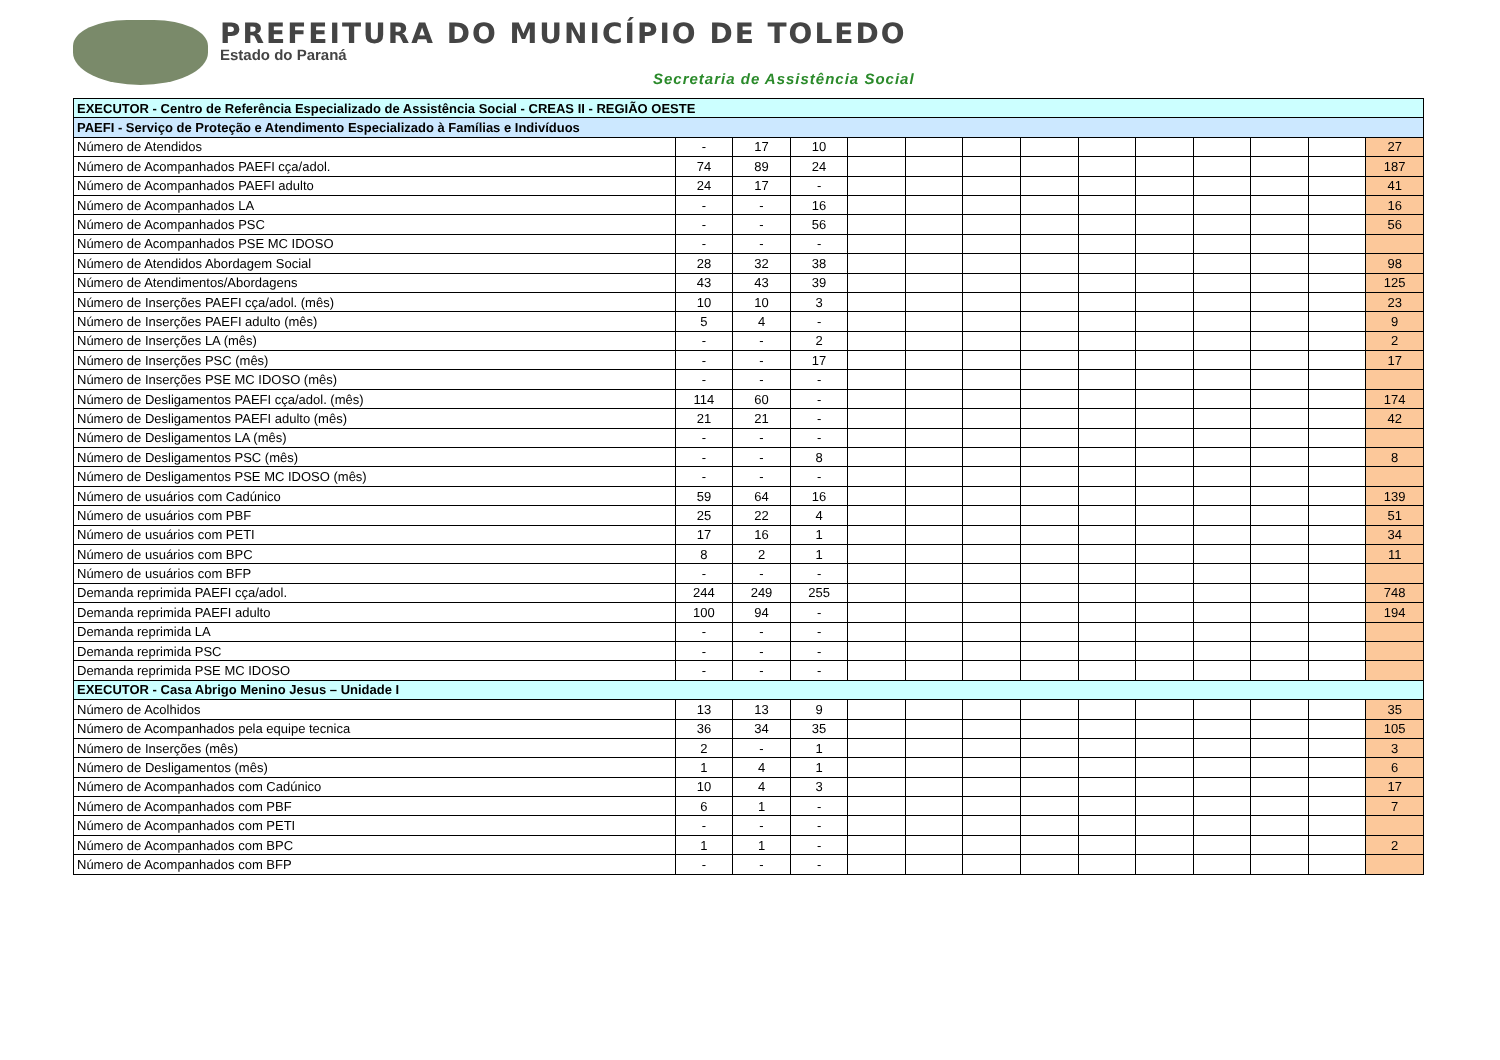PREFEITURA DO MUNICÍPIO DE TOLEDO
Estado do Paraná
Secretaria de Assistência Social
| EXECUTOR - Centro de Referência Especializado de Assistência Social - CREAS II - REGIÃO OESTE | | | | | | | | | | | | | |
| PAEFI - Serviço de Proteção e Atendimento Especializado à Famílias e Indivíduos | | | | | | | | | | | | | |
| Número de Atendidos | - | 17 | 10 | | | | | | | | | | 27 |
| Número de Acompanhados PAEFI cça/adol. | 74 | 89 | 24 | | | | | | | | | | 187 |
| Número de Acompanhados PAEFI adulto | 24 | 17 | - | | | | | | | | | | 41 |
| Número de Acompanhados LA | - | - | 16 | | | | | | | | | | 16 |
| Número de Acompanhados PSC | - | - | 56 | | | | | | | | | | 56 |
| Número de Acompanhados PSE MC IDOSO | - | - | - | | | | | | | | | | |
| Número de Atendidos Abordagem Social | 28 | 32 | 38 | | | | | | | | | | 98 |
| Número de Atendimentos/Abordagens | 43 | 43 | 39 | | | | | | | | | | 125 |
| Número de Inserções PAEFI cça/adol. (mês) | 10 | 10 | 3 | | | | | | | | | | 23 |
| Número de Inserções PAEFI adulto (mês) | 5 | 4 | - | | | | | | | | | | 9 |
| Número de Inserções LA (mês) | - | - | 2 | | | | | | | | | | 2 |
| Número de Inserções PSC (mês) | - | - | 17 | | | | | | | | | | 17 |
| Número de Inserções PSE MC IDOSO (mês) | - | - | - | | | | | | | | | | |
| Número de Desligamentos PAEFI cça/adol. (mês) | 114 | 60 | - | | | | | | | | | | 174 |
| Número de Desligamentos PAEFI adulto (mês) | 21 | 21 | - | | | | | | | | | | 42 |
| Número de Desligamentos LA (mês) | - | - | - | | | | | | | | | | |
| Número de Desligamentos PSC (mês) | - | - | 8 | | | | | | | | | | 8 |
| Número de Desligamentos PSE MC IDOSO (mês) | - | - | - | | | | | | | | | | |
| Número de usuários com Cadúnico | 59 | 64 | 16 | | | | | | | | | | 139 |
| Número de usuários com PBF | 25 | 22 | 4 | | | | | | | | | | 51 |
| Número de usuários com PETI | 17 | 16 | 1 | | | | | | | | | | 34 |
| Número de usuários com BPC | 8 | 2 | 1 | | | | | | | | | | 11 |
| Número de usuários com BFP | - | - | - | | | | | | | | | | |
| Demanda reprimida PAEFI cça/adol. | 244 | 249 | 255 | | | | | | | | | | 748 |
| Demanda reprimida PAEFI adulto | 100 | 94 | - | | | | | | | | | | 194 |
| Demanda reprimida LA | - | - | - | | | | | | | | | | |
| Demanda reprimida PSC | - | - | - | | | | | | | | | | |
| Demanda reprimida PSE MC IDOSO | - | - | - | | | | | | | | | | |
| EXECUTOR - Casa Abrigo Menino Jesus – Unidade I | | | | | | | | | | | | | |
| Número de Acolhidos | 13 | 13 | 9 | | | | | | | | | | 35 |
| Número de Acompanhados pela equipe tecnica | 36 | 34 | 35 | | | | | | | | | | 105 |
| Número de Inserções (mês) | 2 | - | 1 | | | | | | | | | | 3 |
| Número de Desligamentos (mês) | 1 | 4 | 1 | | | | | | | | | | 6 |
| Número de Acompanhados com Cadúnico | 10 | 4 | 3 | | | | | | | | | | 17 |
| Número de Acompanhados com PBF | 6 | 1 | - | | | | | | | | | | 7 |
| Número de Acompanhados com PETI | - | - | - | | | | | | | | | | |
| Número de Acompanhados com BPC | 1 | 1 | - | | | | | | | | | | 2 |
| Número de Acompanhados com BFP | - | - | - | | | | | | | | | | |